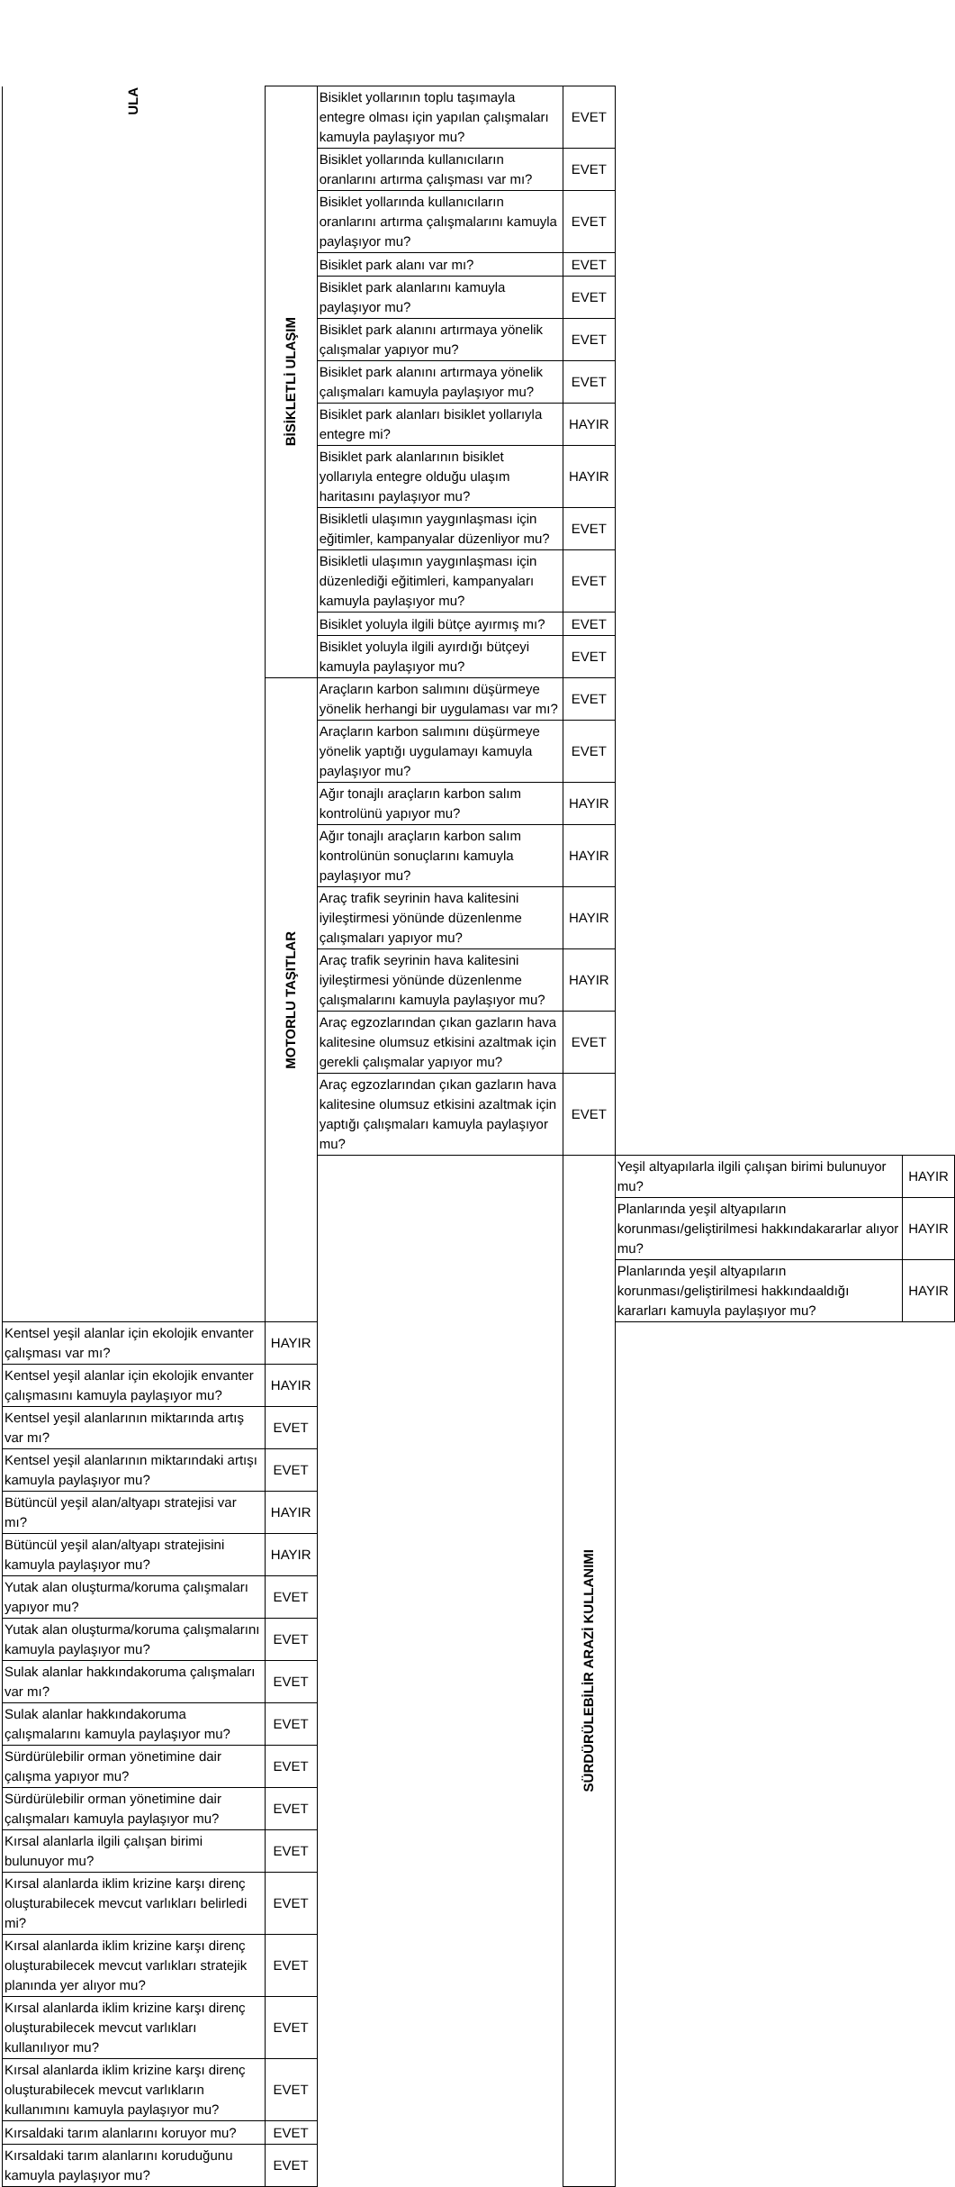| ULA | BİSİKLETLİ ULAŞIM | Bisiklet yollarının toplu taşımayla entegre olması için yapılan çalışmaları kamuyla paylaşıyor mu? | EVET | | |
| | | Bisiklet yollarında kullanıcıların oranlarını artırma çalışması var mı? | EVET | | |
| | | Bisiklet yollarında kullanıcıların oranlarını artırma çalışmalarını kamuyla paylaşıyor mu? | EVET | | |
| | | Bisiklet park alanı var mı? | EVET | | |
| | | Bisiklet park alanlarını kamuyla paylaşıyor mu? | EVET | | |
| | | Bisiklet park alanını artırmaya yönelik çalışmalar yapıyor mu? | EVET | | |
| | | Bisiklet park alanını artırmaya yönelik çalışmaları kamuyla paylaşıyor mu? | EVET | | |
| | | Bisiklet park alanları bisiklet yollarıyla entegre mi? | HAYIR | | |
| | | Bisiklet park alanlarının bisiklet yollarıyla entegre olduğu ulaşım haritasını paylaşıyor mu? | HAYIR | | |
| | | Bisikletli ulaşımın yaygınlaşması için eğitimler, kampanyalar düzenliyor mu? | EVET | | |
| | | Bisikletli ulaşımın yaygınlaşması için düzenlediği eğitimleri, kampanyaları kamuyla paylaşıyor mu? | EVET | | |
| | | Bisiklet yoluyla ilgili bütçe ayırmış mı? | EVET | | |
| | | Bisiklet yoluyla ilgili ayırdığı bütçeyi kamuyla paylaşıyor mu? | EVET | | |
| | MOTORLU TAŞITLAR | Araçların karbon salımını düşürmeye yönelik herhangi bir uygulaması var mı? | EVET | | |
| | | Araçların karbon salımını düşürmeye yönelik yaptığı uygulamayı kamuyla paylaşıyor mu? | EVET | | |
| | | Ağır tonajlı araçların karbon salım kontrolünü yapıyor mu? | HAYIR | | |
| | | Ağır tonajlı araçların karbon salım kontrolünün sonuçlarını kamuyla paylaşıyor mu? | HAYIR | | |
| | | Araç trafik seyrinin hava kalitesini iyileştirmesi yönünde düzenlenme çalışmaları yapıyor mu? | HAYIR | | |
| | | Araç trafik seyrinin hava kalitesini iyileştirmesi yönünde düzenlenme çalışmalarını kamuyla paylaşıyor mu? | HAYIR | | |
| | | Araç egzozlarından çıkan gazların hava kalitesine olumsuz etkisini azaltmak için gerekli çalışmalar yapıyor mu? | EVET | | |
| | | Araç egzozlarından çıkan gazların hava kalitesine olumsuz etkisini azaltmak için yaptığı çalışmaları kamuyla paylaşıyor mu? | EVET | | |
| | | | SÜRDÜRÜLEBİLİR ARAZİ KULLANIMI | Yeşil altyapılarla ilgili çalışan birimi bulunuyor mu? | HAYIR |
| | | | | Planlarında yeşil altyapıların korunması/geliştirilmesi hakkındakararlar alıyor mu? | HAYIR |
| | | | | Planlarında yeşil altyapıların korunması/geliştirilmesi hakkındaaldığı kararları kamuyla paylaşıyor mu? | HAYIR |
| Kentsel yeşil alanlar için ekolojik envanter çalışması var mı? | HAYIR | | | | |
| Kentsel yeşil alanlar için ekolojik envanter çalışmasını kamuyla paylaşıyor mu? | HAYIR | | | | |
| Kentsel yeşil alanlarının miktarında artış var mı? | EVET | | | | |
| Kentsel yeşil alanlarının miktarındaki artışı kamuyla paylaşıyor mu? | EVET | | | | |
| Bütüncül yeşil alan/altyapı stratejisi var mı? | HAYIR | | | | |
| Bütüncül yeşil alan/altyapı stratejisini kamuyla paylaşıyor mu? | HAYIR | | | | |
| Yutak alan oluşturma/koruma çalışmaları yapıyor mu? | EVET | | | | |
| Yutak alan oluşturma/koruma çalışmalarını kamuyla paylaşıyor mu? | EVET | | | | |
| Sulak alanlar hakkındakoruma çalışmaları var mı? | EVET | | | | |
| Sulak alanlar hakkındakoruma çalışmalarını kamuyla paylaşıyor mu? | EVET | | | | |
| Sürdürülebilir orman yönetimine dair çalışma yapıyor mu? | EVET | | | | |
| Sürdürülebilir orman yönetimine dair çalışmaları kamuyla paylaşıyor mu? | EVET | | | | |
| Kırsal alanlarla ilgili çalışan birimi bulunuyor mu? | EVET | | | | |
| Kırsal alanlarda iklim krizine karşı direnç oluşturabilecek mevcut varlıkları belirledi mi? | EVET | | | | |
| Kırsal alanlarda iklim krizine karşı direnç oluşturabilecek mevcut varlıkları stratejik planında yer alıyor mu? | EVET | | | | |
| Kırsal alanlarda iklim krizine karşı direnç oluşturabilecek mevcut varlıkları kullanılıyor mu? | EVET | | | | |
| Kırsal alanlarda iklim krizine karşı direnç oluşturabilecek mevcut varlıkların kullanımını kamuyla paylaşıyor mu? | EVET | | | | |
| Kırsaldaki tarım alanlarını koruyor mu? | EVET | | | | |
| Kırsaldaki tarım alanlarını koruduğunu kamuyla paylaşıyor mu? | EVET | | | | |